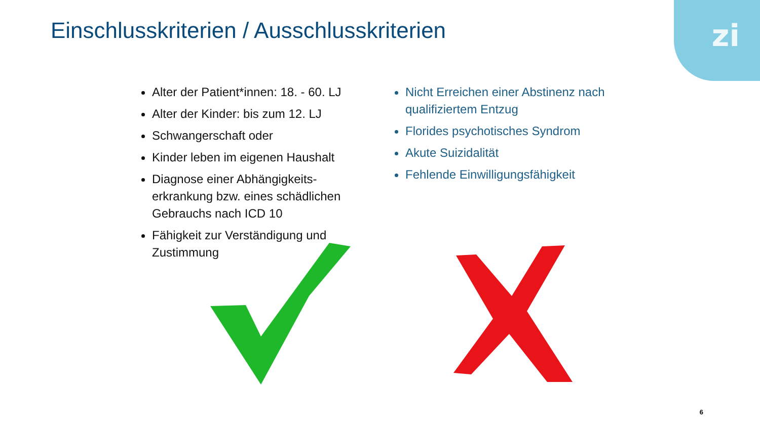zi
Einschlusskriterien / Ausschlusskriterien
Alter der Patient*innen: 18. - 60. LJ
Alter der Kinder: bis zum 12. LJ
Schwangerschaft oder
Kinder leben im eigenen Haushalt
Diagnose einer Abhängigkeits-erkrankung bzw. eines schädlichen Gebrauchs nach ICD 10
Fähigkeit zur Verständigung und Zustimmung
Nicht Erreichen einer Abstinenz nach qualifiziertem Entzug
Florides psychotisches Syndrom
Akute Suizidalität
Fehlende Einwilligungsfähigkeit
6